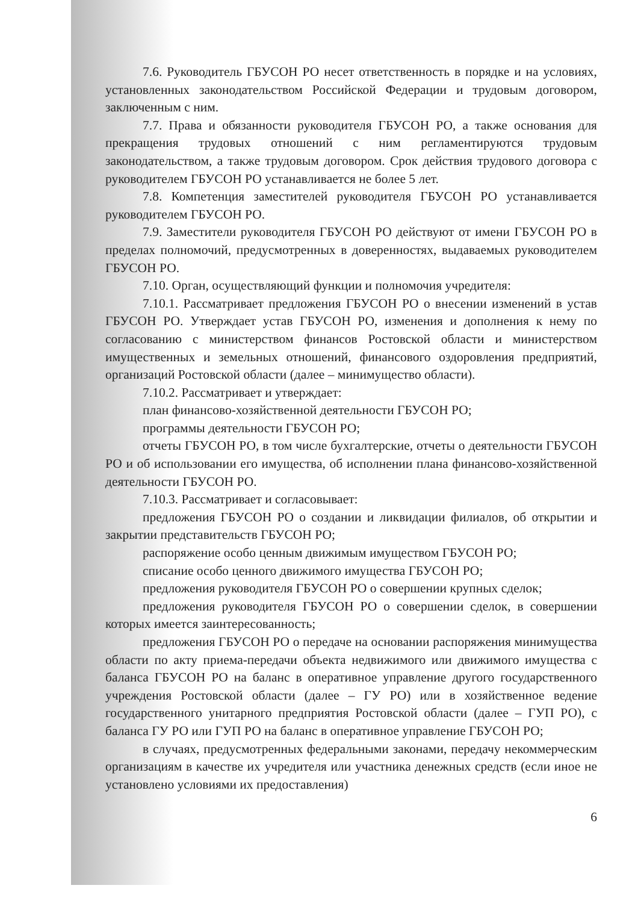7.6. Руководитель ГБУСОН РО несет ответственность в порядке и на условиях, установленных законодательством Российской Федерации и трудовым договором, заключенным с ним.
7.7. Права и обязанности руководителя ГБУСОН РО, а также основания для прекращения трудовых отношений с ним регламентируются трудовым законодательством, а также трудовым договором. Срок действия трудового договора с руководителем ГБУСОН РО устанавливается не более 5 лет.
7.8. Компетенция заместителей руководителя ГБУСОН РО устанавливается руководителем ГБУСОН РО.
7.9. Заместители руководителя ГБУСОН РО действуют от имени ГБУСОН РО в пределах полномочий, предусмотренных в доверенностях, выдаваемых руководителем ГБУСОН РО.
7.10. Орган, осуществляющий функции и полномочия учредителя:
7.10.1. Рассматривает предложения ГБУСОН РО о внесении изменений в устав ГБУСОН РО. Утверждает устав ГБУСОН РО, изменения и дополнения к нему по согласованию с министерством финансов Ростовской области и министерством имущественных и земельных отношений, финансового оздоровления предприятий, организаций Ростовской области (далее – минимущество области).
7.10.2. Рассматривает и утверждает:
план финансово-хозяйственной деятельности ГБУСОН РО;
программы деятельности ГБУСОН РО;
отчеты ГБУСОН РО, в том числе бухгалтерские, отчеты о деятельности ГБУСОН РО и об использовании его имущества, об исполнении плана финансово-хозяйственной деятельности ГБУСОН РО.
7.10.3. Рассматривает и согласовывает:
предложения ГБУСОН РО о создании и ликвидации филиалов, об открытии и закрытии представительств ГБУСОН РО;
распоряжение особо ценным движимым имуществом ГБУСОН РО;
списание особо ценного движимого имущества ГБУСОН РО;
предложения руководителя ГБУСОН РО о совершении крупных сделок;
предложения руководителя ГБУСОН РО о совершении сделок, в совершении которых имеется заинтересованность;
предложения ГБУСОН РО о передаче на основании распоряжения минимущества области по акту приема-передачи объекта недвижимого или движимого имущества с баланса ГБУСОН РО на баланс в оперативное управление другого государственного учреждения Ростовской области (далее – ГУ РО) или в хозяйственное ведение государственного унитарного предприятия Ростовской области (далее – ГУП РО), с баланса ГУ РО или ГУП РО на баланс в оперативное управление ГБУСОН РО;
в случаях, предусмотренных федеральными законами, передачу некоммерческим организациям в качестве их учредителя или участника денежных средств (если иное не установлено условиями их предоставления)
6